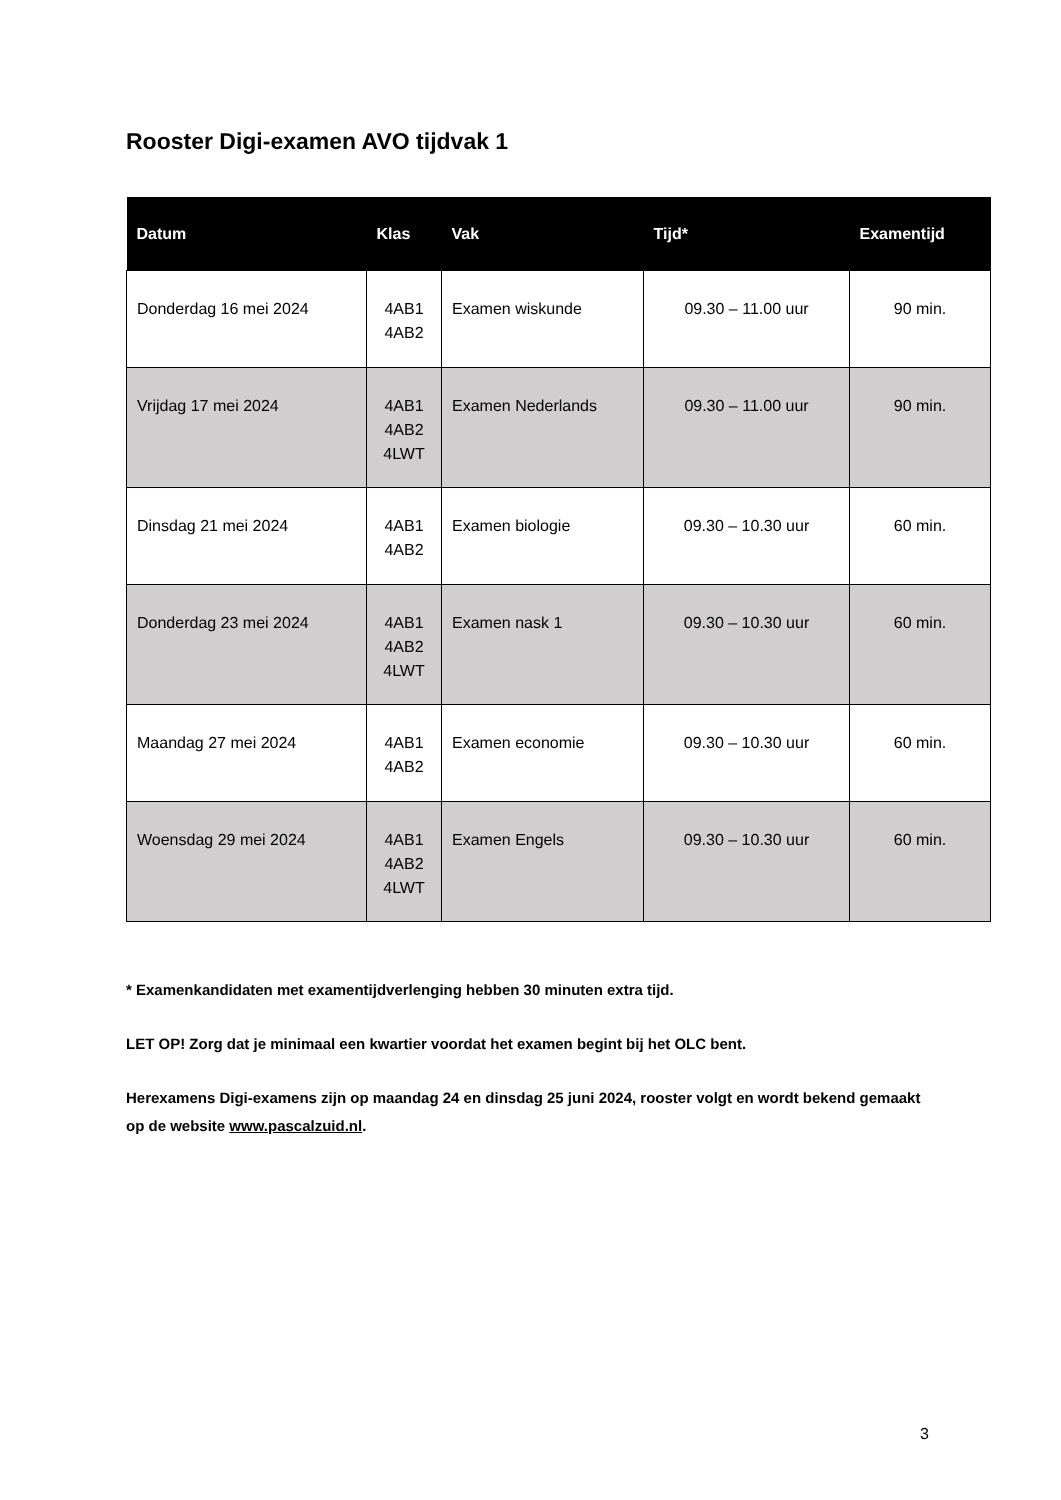Rooster Digi-examen AVO tijdvak 1
| Datum | Klas | Vak | Tijd* | Examentijd |
| --- | --- | --- | --- | --- |
| Donderdag 16 mei 2024 | 4AB1 4AB2 | Examen wiskunde | 09.30 – 11.00 uur | 90 min. |
| Vrijdag 17 mei 2024 | 4AB1 4AB2 4LWT | Examen Nederlands | 09.30 – 11.00 uur | 90 min. |
| Dinsdag 21 mei 2024 | 4AB1 4AB2 | Examen biologie | 09.30 – 10.30 uur | 60 min. |
| Donderdag 23 mei 2024 | 4AB1 4AB2 4LWT | Examen nask 1 | 09.30 – 10.30 uur | 60 min. |
| Maandag 27 mei 2024 | 4AB1 4AB2 | Examen economie | 09.30 – 10.30 uur | 60 min. |
| Woensdag 29 mei 2024 | 4AB1 4AB2 4LWT | Examen Engels | 09.30 – 10.30 uur | 60 min. |
* Examenkandidaten met examentijdverlenging hebben 30 minuten extra tijd.
LET OP! Zorg dat je minimaal een kwartier voordat het examen begint bij het OLC bent.
Herexamens Digi-examens zijn op maandag 24 en dinsdag 25 juni 2024, rooster volgt en wordt bekend gemaakt op de website www.pascalzuid.nl.
3